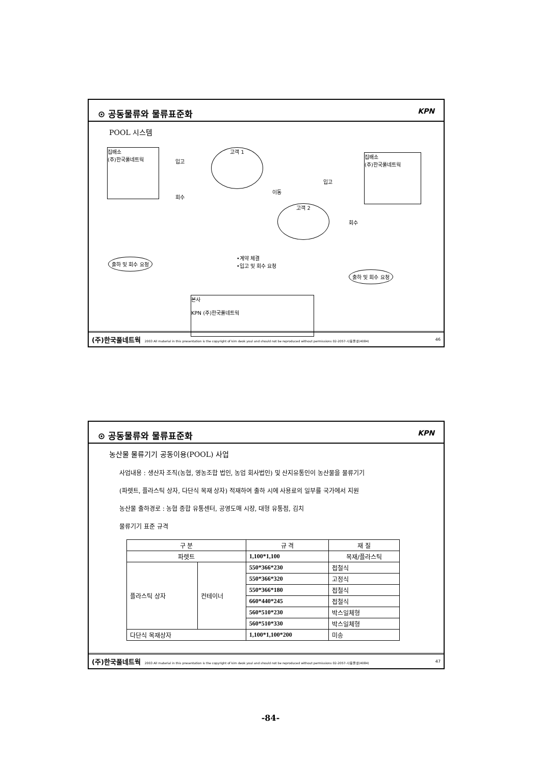⊙ 공동물류와 물류표준화 KPN
POOL 시스템
집배소
(주)한국풀네트웍
입고
회수
고객 1
이동
고객 2
입고
회수
집배소
(주)한국풀네트웍
출하 및 회수 요청
•계약 체결
•입고 및 회수 요청
출하 및 회수 요청
본사
KPN (주)한국풀네트웍
(주)한국풀네트웍 2003 All material in this presentation is the copyright of kim deok youl and should not be reproduced without permissions 02-2057-사용풀넷(4084) 46
⊙ 공동물류와 물류표준화 KPN
농산물 물류기기 공동이용(POOL) 사업
사업내용 : 생산자 조직(농협, 영농조합 법인, 농업 회사법인) 및 산지유통인이 농산물을 물류기기
(파렛트, 플라스틱 상자, 다단식 목재 상자) 적재하여 출하 시에 사용료의 일부를 국가에서 지원
농산물 출하경로 : 농협 종합 유통센터, 공영도매 시장, 대형 유통점, 김치
물류기기 표준 규격
| 구 분 | | 규 격 | 재 질 |
| --- | --- | --- | --- |
| 파렛트 | | 1,100*1,100 | 목재/플라스틱 |
| 플라스틱 상자 | 컨테이너 | 550*366*230 | 접철식 |
| | | 550*366*320 | 고정식 |
| | | 550*366*180 | 접철식 |
| | | 660*440*245 | 접철식 |
| | | 560*510*230 | 박스일체형 |
| | | 560*510*330 | 박스일체형 |
| 다단식 목재상자 | | 1,100*1,100*200 | 미송 |
(주)한국풀네트웍 2003 All material in this presentation is the copyright of kim deok youl and should not be reproduced without permissions 02-2057-사용풀넷(4084) 47
-84-